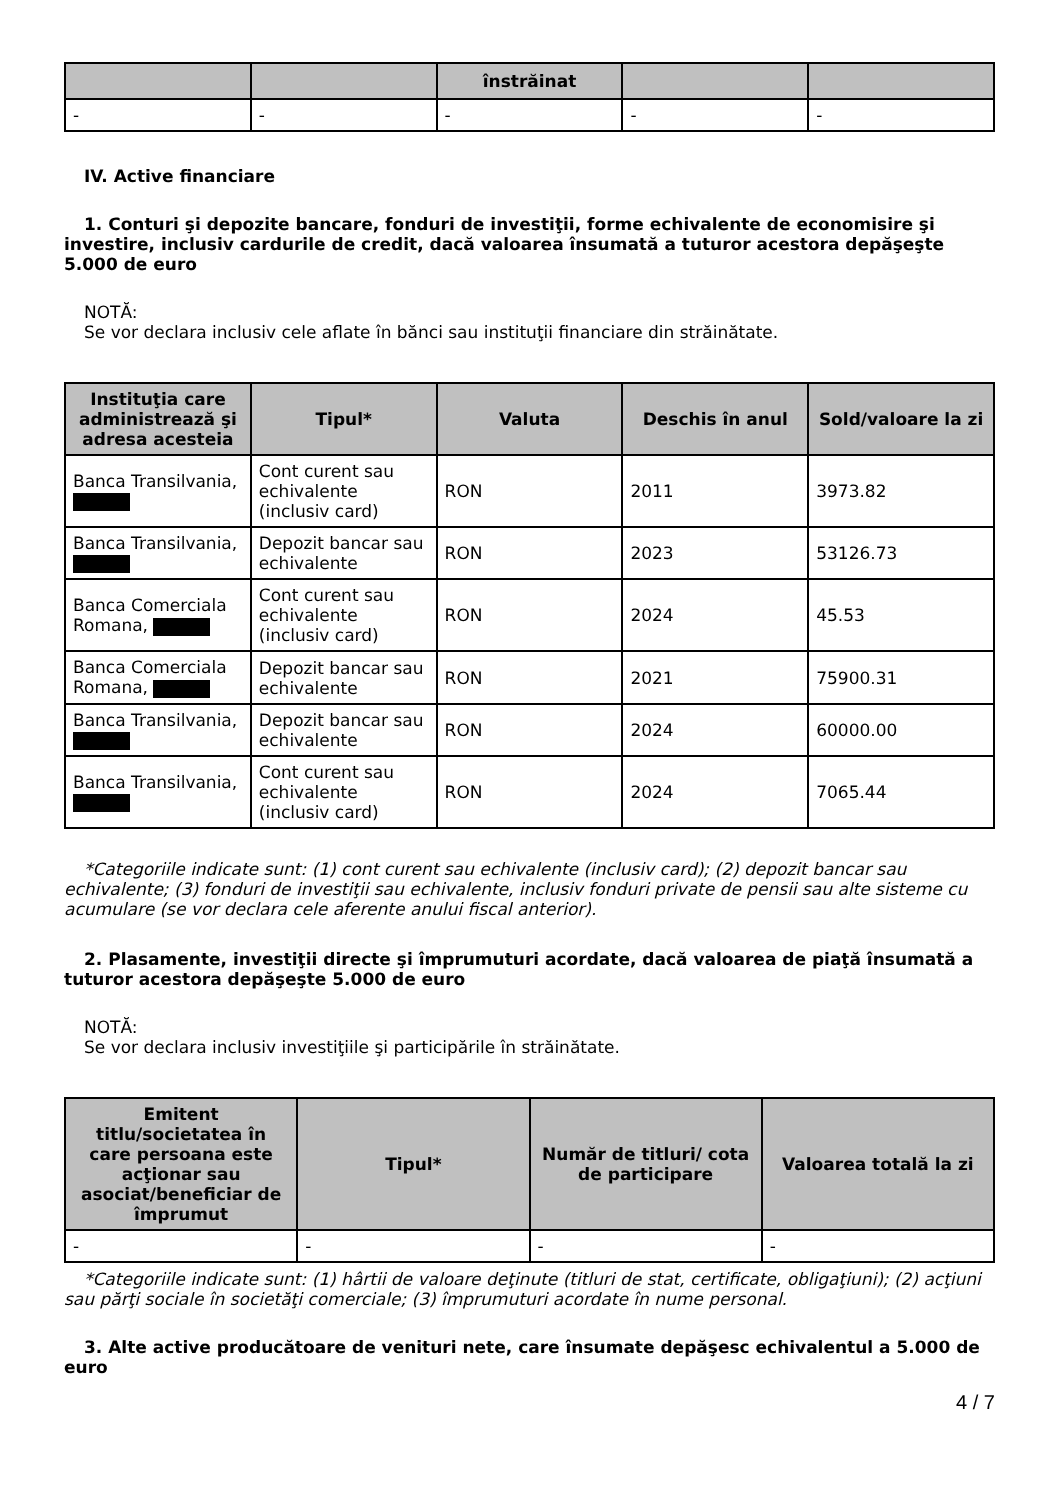| | | înstrăinat | | |
| --- | --- | --- | --- | --- |
| - | - | - | - | - |
IV. Active financiare
1. Conturi şi depozite bancare, fonduri de investiţii, forme echivalente de economisire şi investire, inclusiv cardurile de credit, dacă valoarea însumată a tuturor acestora depăşeşte 5.000 de euro
NOTĂ:
Se vor declara inclusiv cele aflate în bănci sau instituţii financiare din străinătate.
| Instituţia care administrează şi adresa acesteia | Tipul* | Valuta | Deschis în anul | Sold/valoare la zi |
| --- | --- | --- | --- | --- |
| Banca Transilvania, | Cont curent sau echivalente (inclusiv card) | RON | 2011 | 3973.82 |
| Banca Transilvania, | Depozit bancar sau echivalente | RON | 2023 | 53126.73 |
| Banca Comerciala Romana, | Cont curent sau echivalente (inclusiv card) | RON | 2024 | 45.53 |
| Banca Comerciala Romana, | Depozit bancar sau echivalente | RON | 2021 | 75900.31 |
| Banca Transilvania, | Depozit bancar sau echivalente | RON | 2024 | 60000.00 |
| Banca Transilvania, | Cont curent sau echivalente (inclusiv card) | RON | 2024 | 7065.44 |
*Categoriile indicate sunt: (1) cont curent sau echivalente (inclusiv card); (2) depozit bancar sau echivalente; (3) fonduri de investiţii sau echivalente, inclusiv fonduri private de pensii sau alte sisteme cu acumulare (se vor declara cele aferente anului fiscal anterior).
2. Plasamente, investiţii directe şi împrumuturi acordate, dacă valoarea de piaţă însumată a tuturor acestora depăşeşte 5.000 de euro
NOTĂ:
Se vor declara inclusiv investiţiile şi participările în străinătate.
| Emitent titlu/societatea în care persoana este acţionar sau asociat/beneficiar de împrumut | Tipul* | Număr de titluri/ cota de participare | Valoarea totală la zi |
| --- | --- | --- | --- |
| - | - | - | - |
*Categoriile indicate sunt: (1) hârtii de valoare deţinute (titluri de stat, certificate, obligaţiuni); (2) acţiuni sau părţi sociale în societăţi comerciale; (3) împrumuturi acordate în nume personal.
3. Alte active producătoare de venituri nete, care însumate depăşesc echivalentul a 5.000 de euro
4 / 7